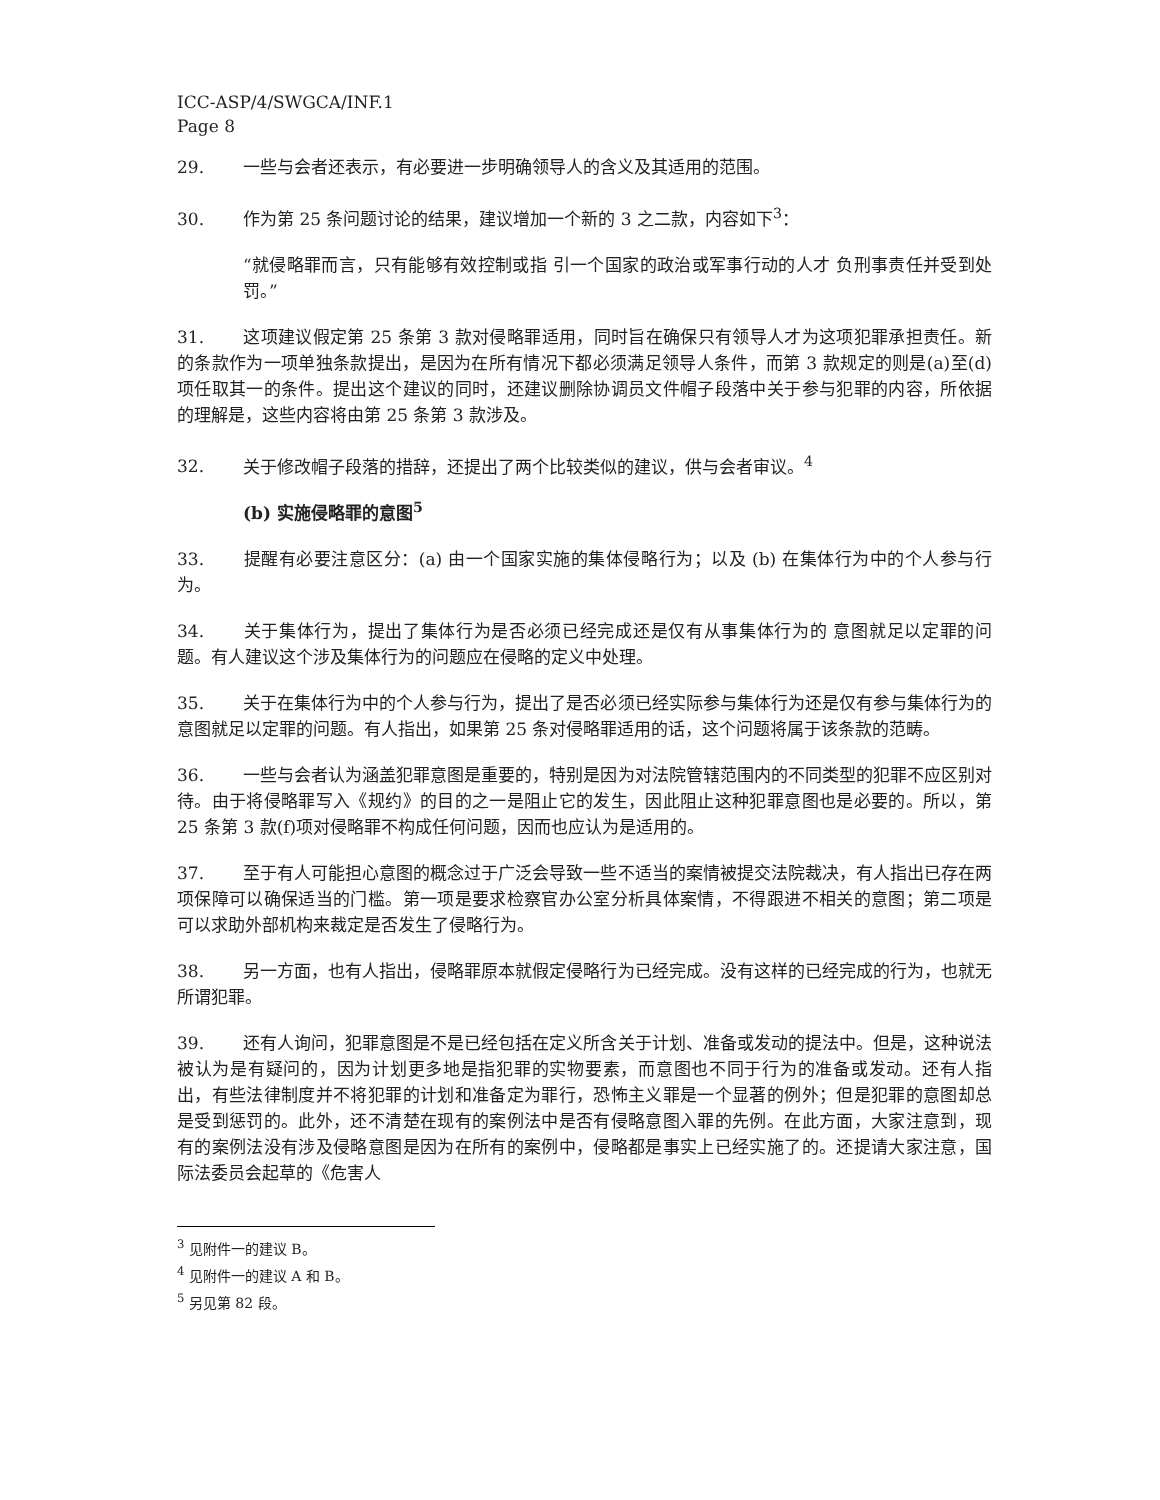ICC-ASP/4/SWGCA/INF.1
Page 8
29. 一些与会者还表示，有必要进一步明确领导人的含义及其适用的范围。
30. 作为第 25 条问题讨论的结果，建议增加一个新的 3 之二款，内容如下<sup>3</sup>：
“就侵略罪而言，只有能够有效控制或指 引一个国家的政治或军事行动的人才 负刑事责任并受到处罚。”
31. 这项建议假定第 25 条第 3 款对侵略罪适用，同时旨在确保只有领导人才为这项犯罪承担责任。新的条款作为一项单独条款提出，是因为在所有情况下都必须满足领导人条件，而第 3 款规定的则是(a)至(d)项任取其一的条件。提出这个建议的同时，还建议删除协调员文件帽子段落中关于参与犯罪的内容，所依据的理解是，这些内容将由第 25 条第 3 款涉及。
32. 关于修改帽子段落的措辞，还提出了两个比较类似的建议，供与会者审议。<sup>4</sup>
(b) 实施侵略罪的意图<sup>5</sup>
33. 提醒有必要注意区分：(a) 由一个国家实施的集体侵略行为；以及 (b) 在集体行为中的个人参与行为。
34. 关于集体行为，提出了集体行为是否必须已经完成还是仅有从事集体行为的 意图就足以定罪的问题。有人建议这个涉及集体行为的问题应在侵略的定义中处理。
35. 关于在集体行为中的个人参与行为，提出了是否必须已经实际参与集体行为还是仅有参与集体行为的意图就足以定罪的问题。有人指出，如果第 25 条对侵略罪适用的话，这个问题将属于该条款的范畴。
36. 一些与会者认为涵盖犯罪意图是重要的，特别是因为对法院管辖范围内的不同类型的犯罪不应区别对待。由于将侵略罪写入《规约》的目的之一是阻止它的发生，因此阻止这种犯罪意图也是必要的。所以，第 25 条第 3 款(f)项对侵略罪不构成任何问题，因而也应认为是适用的。
37. 至于有人可能担心意图的概念过于广泛会导致一些不适当的案情被提交法院裁决，有人指出已存在两项保障可以确保适当的门槛。第一项是要求检察官办公室分析具体案情，不得跟进不相关的意图；第二项是可以求助外部机构来裁定是否发生了侵略行为。
38. 另一方面，也有人指出，侵略罪原本就假定侵略行为已经完成。没有这样的已经完成的行为，也就无所谓犯罪。
39. 还有人询问，犯罪意图是不是已经包括在定义所含关于计划、准备或发动的提法中。但是，这种说法被认为是有疑问的，因为计划更多地是指犯罪的实物要素，而意图也不同于行为的准备或发动。还有人指出，有些法律制度并不将犯罪的计划和准备定为罪行，恐怖主义罪是一个显著的例外；但是犯罪的意图却总是受到惩罚的。此外，还不清楚在现有的案例法中是否有侵略意图入罪的先例。在此方面，大家注意到，现有的案例法没有涉及侵略意图是因为在所有的案例中，侵略都是事实上已经实施了的。还提请大家注意，国际法委员会起草的《危害人
<sup>3</sup> 见附件一的建议 B。
<sup>4</sup> 见附件一的建议 A 和 B。
<sup>5</sup> 另见第 82 段。